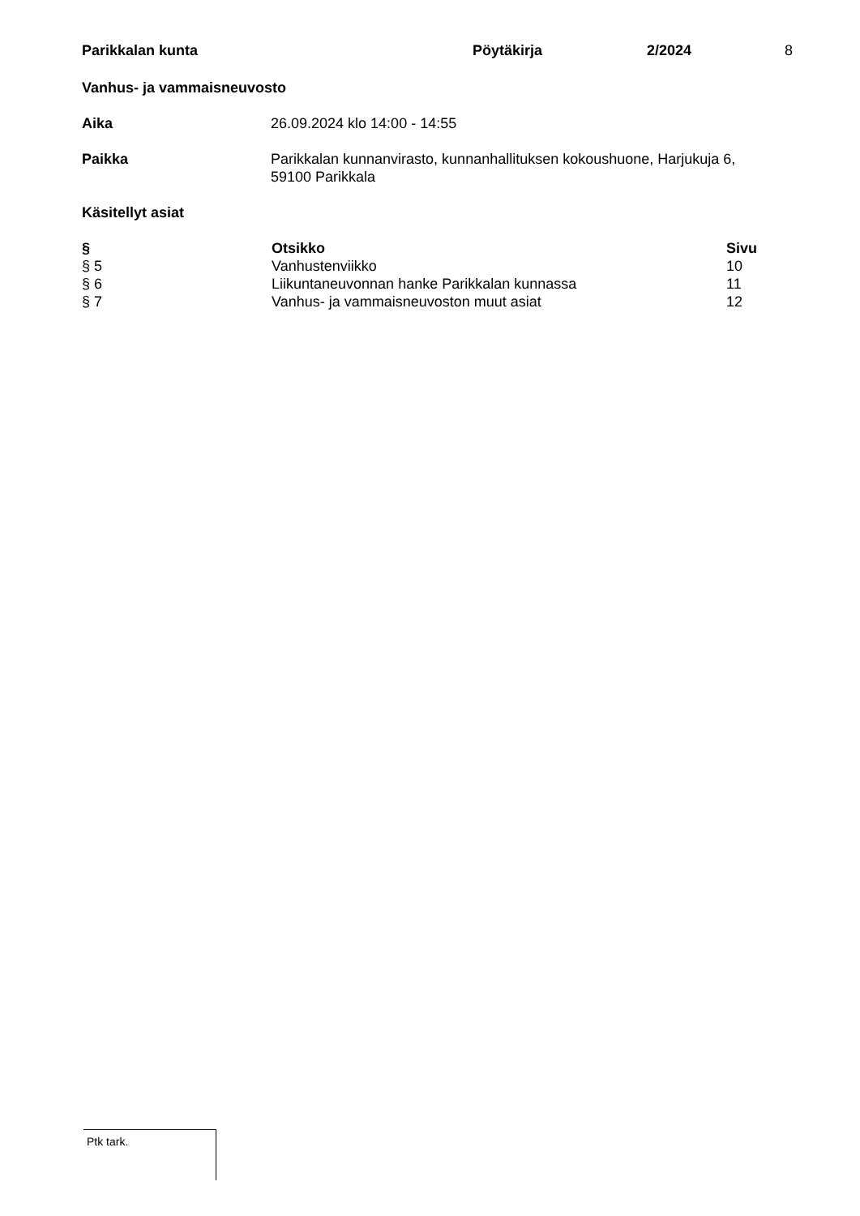Parikkalan kunta Pöytäkirja 2/2024 8
Vanhus- ja vammaisneuvosto
Aika 26.09.2024 klo 14:00 - 14:55
Paikka Parikkalan kunnanvirasto, kunnanhallituksen kokoushuone, Harjukuja 6,
59100 Parikkala
Käsitellyt asiat
| § | Otsikko | Sivu |
| --- | --- | --- |
| § 5 | Vanhustenviikko | 10 |
| § 6 | Liikuntaneuvonnan hanke Parikkalan kunnassa | 11 |
| § 7 | Vanhus- ja vammaisneuvoston muut asiat | 12 |
Ptk tark.